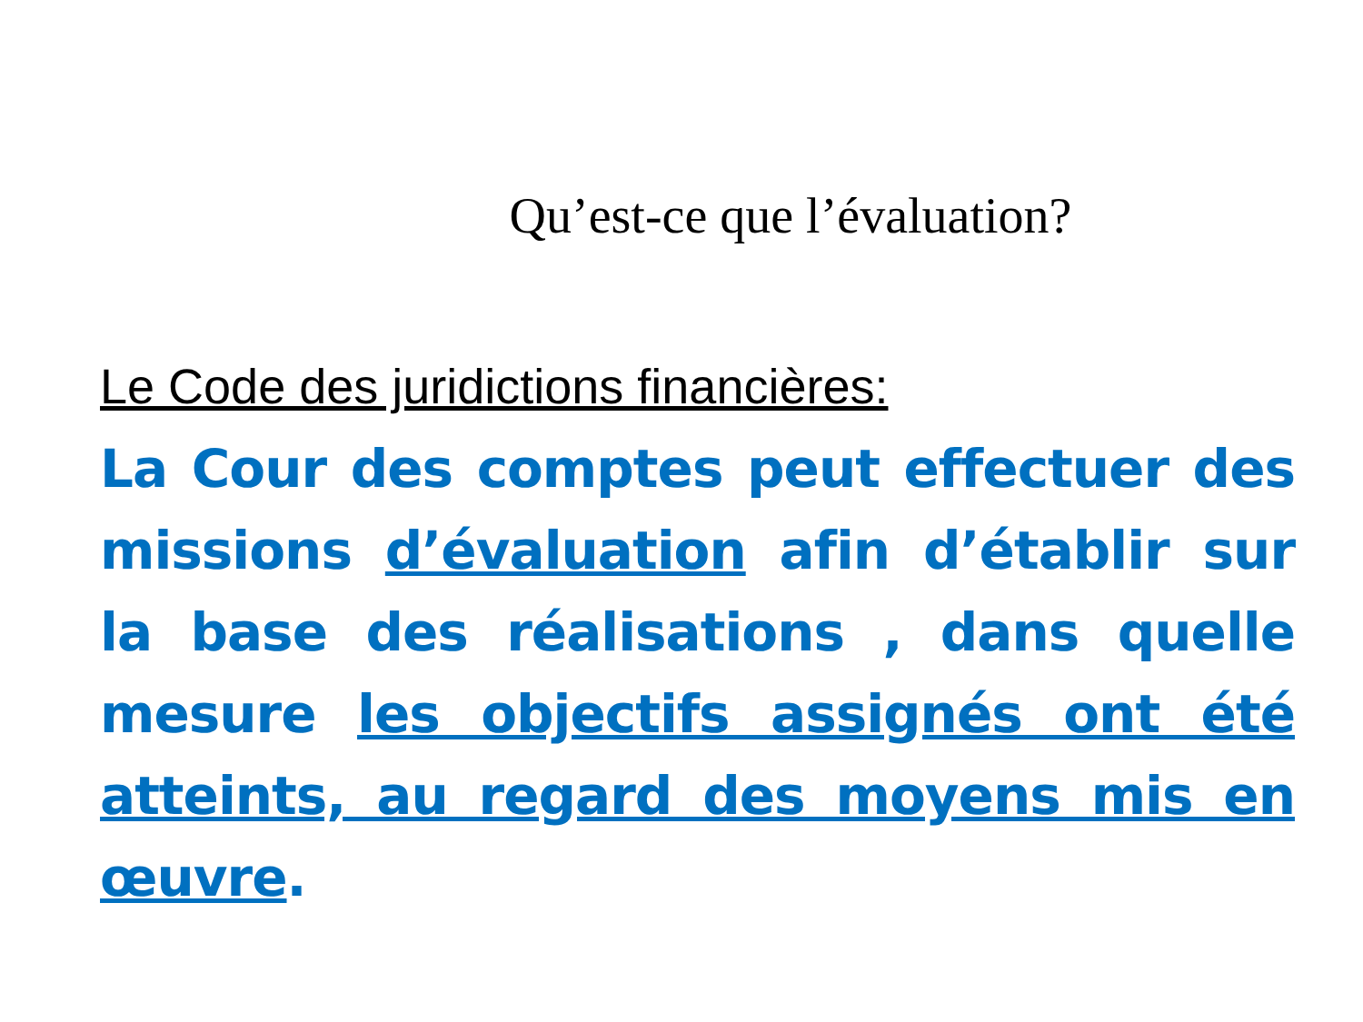Qu’est-ce que l’évaluation?
Le Code des juridictions financières:
La Cour des comptes peut effectuer des missions d’évaluation afin d’établir sur la base des réalisations , dans quelle mesure les objectifs assignés ont été atteints, au regard des moyens mis en œuvre.